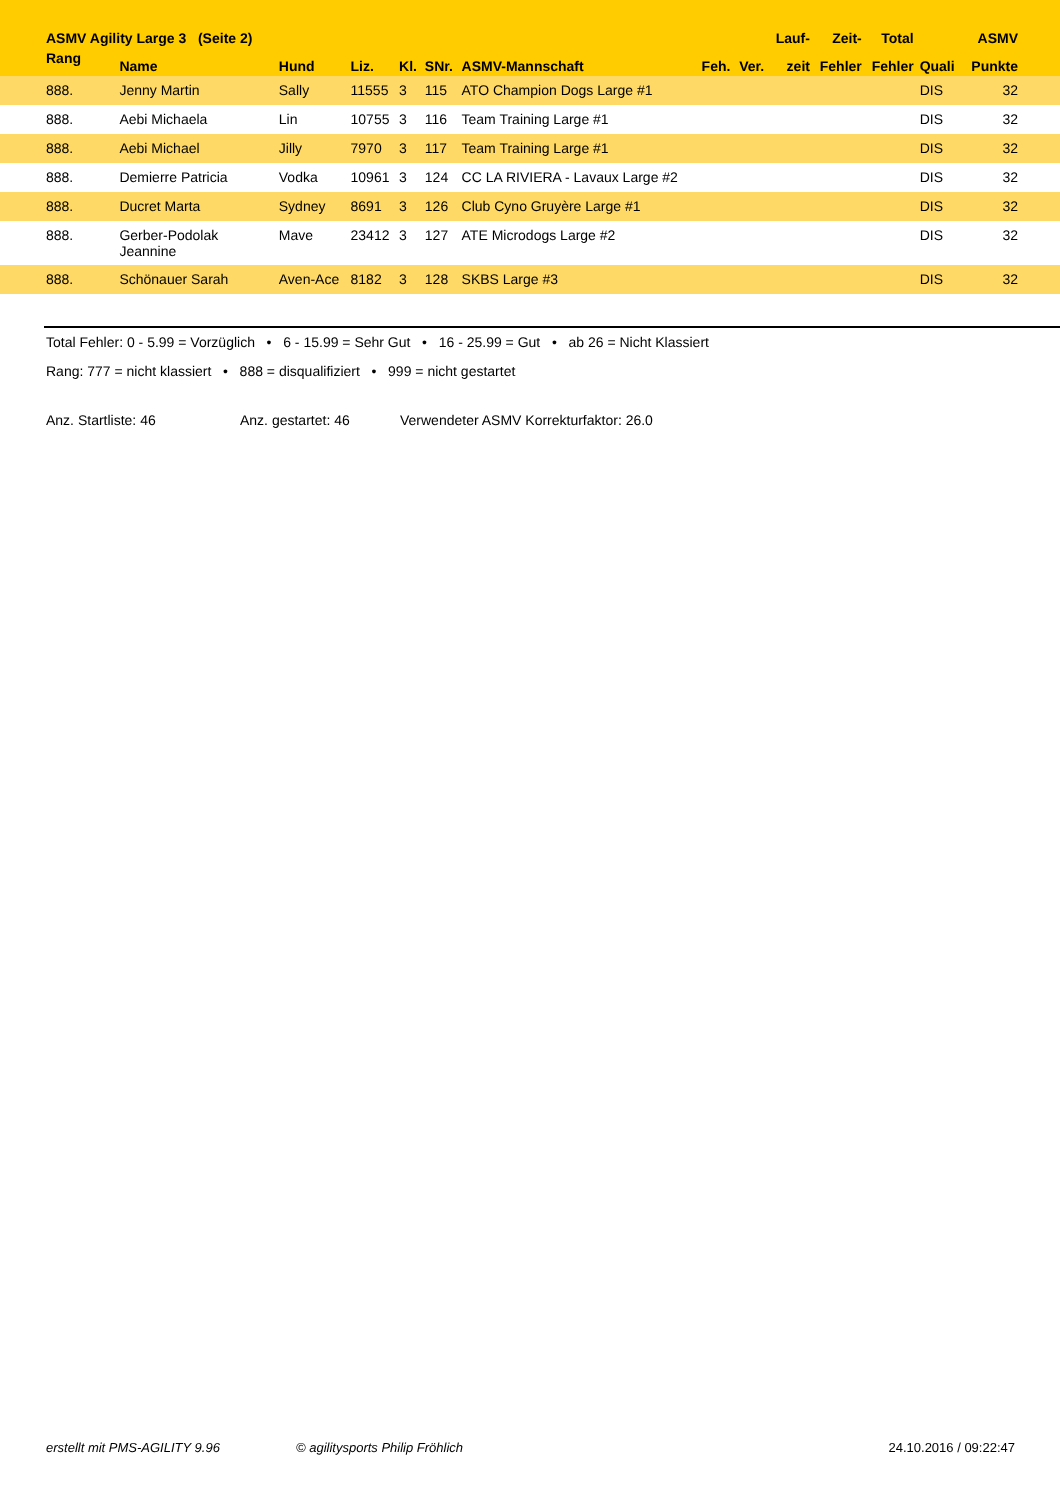| ASMV Agility Large 3 (Seite 2) | | | | | | | | | Lauf- | Zeit- | Total | | ASMV |
| --- | --- | --- | --- | --- | --- | --- | --- | --- | --- | --- | --- | --- | --- |
| Rang | Name | Hund | Liz. | Kl. | SNr. | ASMV-Mannschaft | Feh. | Ver. | zeit | Fehler | Fehler | Quali | Punkte |
| 888. | Jenny Martin | Sally | 11555 | 3 | 115 | ATO Champion Dogs Large #1 | | | | | | DIS | 32 |
| 888. | Aebi Michaela | Lin | 10755 | 3 | 116 | Team Training Large #1 | | | | | | DIS | 32 |
| 888. | Aebi Michael | Jilly | 7970 | 3 | 117 | Team Training Large #1 | | | | | | DIS | 32 |
| 888. | Demierre Patricia | Vodka | 10961 | 3 | 124 | CC LA RIVIERA - Lavaux Large #2 | | | | | | DIS | 32 |
| 888. | Ducret Marta | Sydney | 8691 | 3 | 126 | Club Cyno Gruyère Large #1 | | | | | | DIS | 32 |
| 888. | Gerber-Podolak Jeannine | Mave | 23412 | 3 | 127 | ATE Microdogs Large #2 | | | | | | DIS | 32 |
| 888. | Schönauer Sarah | Aven-Ace | 8182 | 3 | 128 | SKBS Large #3 | | | | | | DIS | 32 |
Total Fehler: 0 - 5.99 = Vorzüglich • 6 - 15.99 = Sehr Gut • 16 - 25.99 = Gut • ab 26 = Nicht Klassiert
Rang: 777 = nicht klassiert • 888 = disqualifiziert • 999 = nicht gestartet
Anz. Startliste: 46 Anz. gestartet: 46 Verwendeter ASMV Korrekturfaktor: 26.0
erstellt mit PMS-AGILITY 9.96 © agilitysports Philip Fröhlich 24.10.2016 / 09:22:47